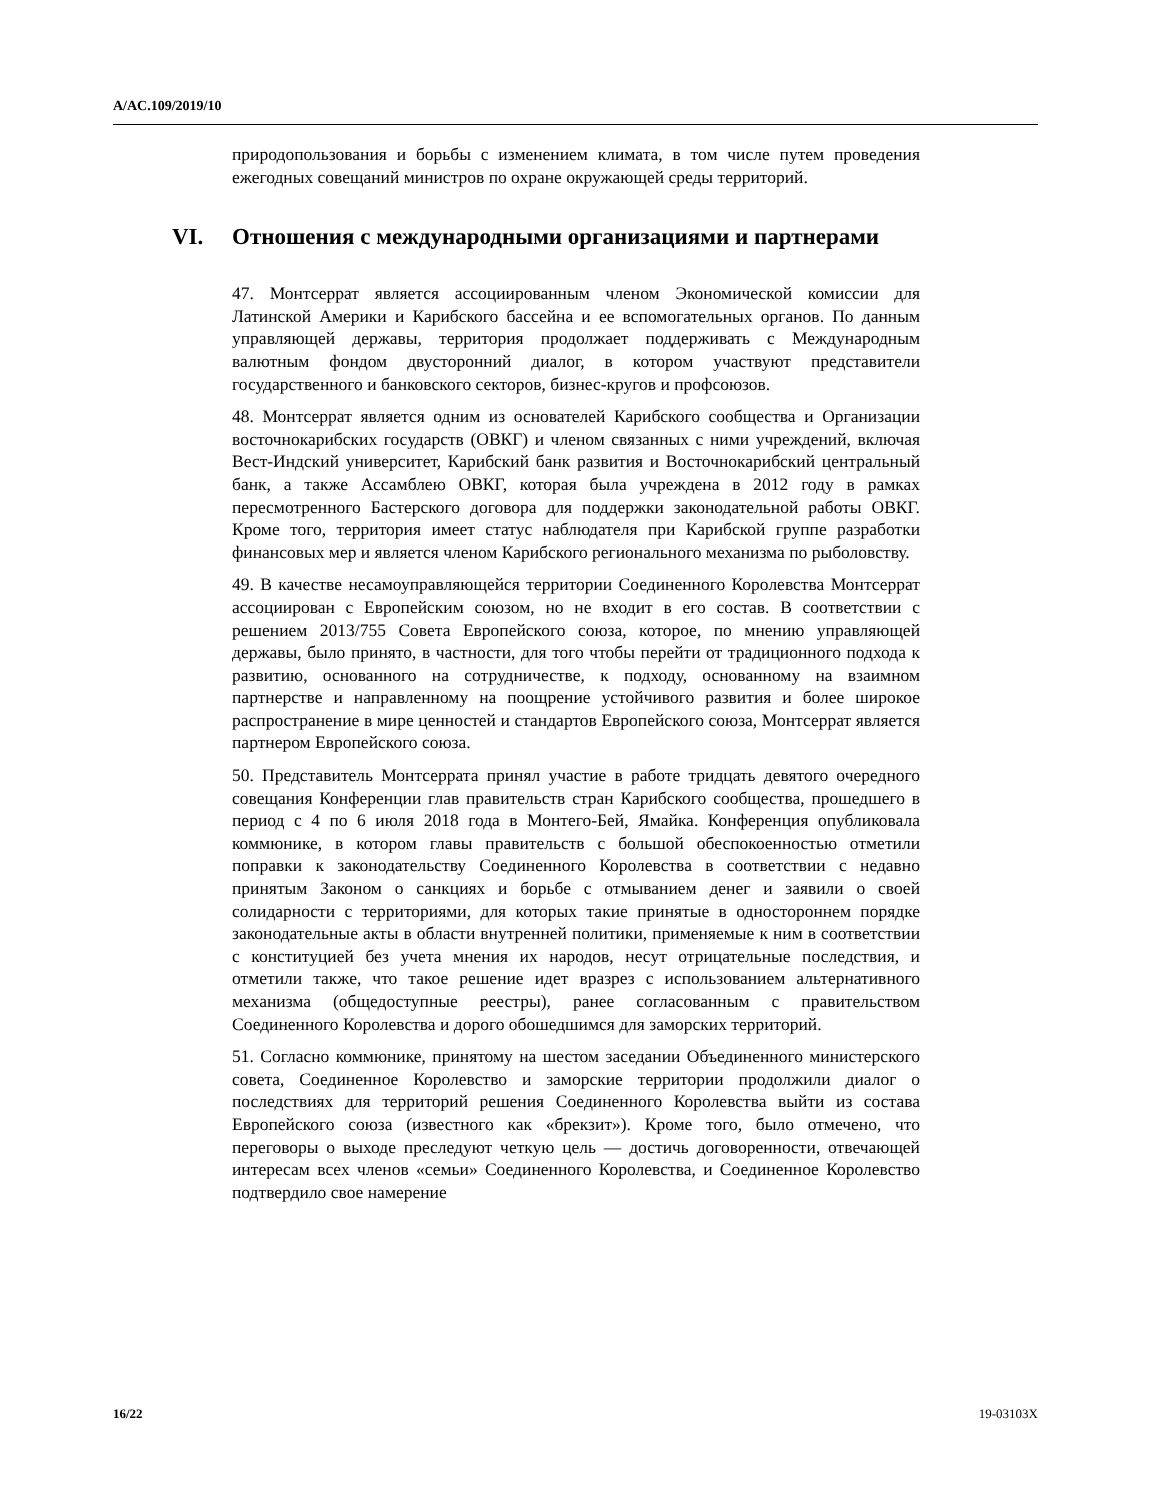A/AC.109/2019/10
природопользования и борьбы с изменением климата, в том числе путем проведения ежегодных совещаний министров по охране окружающей среды территорий.
VI. Отношения с международными организациями и партнерами
47. Монтсеррат является ассоциированным членом Экономической комиссии для Латинской Америки и Карибского бассейна и ее вспомогательных органов. По данным управляющей державы, территория продолжает поддерживать с Международным валютным фондом двусторонний диалог, в котором участвуют представители государственного и банковского секторов, бизнес-кругов и профсоюзов.
48. Монтсеррат является одним из основателей Карибского сообщества и Организации восточнокарибских государств (ОВКГ) и членом связанных с ними учреждений, включая Вест-Индский университет, Карибский банк развития и Восточнокарибский центральный банк, а также Ассамблею ОВКГ, которая была учреждена в 2012 году в рамках пересмотренного Бастерского договора для поддержки законодательной работы ОВКГ. Кроме того, территория имеет статус наблюдателя при Карибской группе разработки финансовых мер и является членом Карибского регионального механизма по рыболовству.
49. В качестве несамоуправляющейся территории Соединенного Королевства Монтсеррат ассоциирован с Европейским союзом, но не входит в его состав. В соответствии с решением 2013/755 Совета Европейского союза, которое, по мнению управляющей державы, было принято, в частности, для того чтобы перейти от традиционного подхода к развитию, основанного на сотрудничестве, к подходу, основанному на взаимном партнерстве и направленному на поощрение устойчивого развития и более широкое распространение в мире ценностей и стандартов Европейского союза, Монтсеррат является партнером Европейского союза.
50. Представитель Монтсеррата принял участие в работе тридцать девятого очередного совещания Конференции глав правительств стран Карибского сообщества, прошедшего в период с 4 по 6 июля 2018 года в Монтего-Бей, Ямайка. Конференция опубликовала коммюнике, в котором главы правительств с большой обеспокоенностью отметили поправки к законодательству Соединенного Королевства в соответствии с недавно принятым Законом о санкциях и борьбе с отмыванием денег и заявили о своей солидарности с территориями, для которых такие принятые в одностороннем порядке законодательные акты в области внутренней политики, применяемые к ним в соответствии с конституцией без учета мнения их народов, несут отрицательные последствия, и отметили также, что такое решение идет вразрез с использованием альтернативного механизма (общедоступные реестры), ранее согласованным с правительством Соединенного Королевства и дорого обошедшимся для заморских территорий.
51. Согласно коммюнике, принятому на шестом заседании Объединенного министерского совета, Соединенное Королевство и заморские территории продолжили диалог о последствиях для территорий решения Соединенного Королевства выйти из состава Европейского союза (известного как «брекзит»). Кроме того, было отмечено, что переговоры о выходе преследуют четкую цель — достичь договоренности, отвечающей интересам всех членов «семьи» Соединенного Королевства, и Соединенное Королевство подтвердило свое намерение
16/22 19-03103X